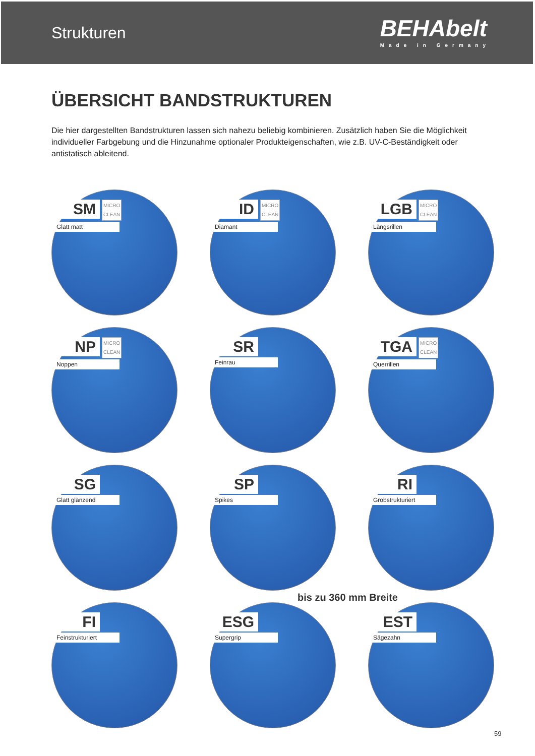Strukturen
BEHAbelt
Made in Germany
ÜBERSICHT BANDSTRUKTUREN
Die hier dargestellten Bandstrukturen lassen sich nahezu beliebig kombinieren. Zusätzlich haben Sie die Möglichkeit individueller Farbgebung und die Hinzunahme optionaler Produkteigenschaften, wie z.B. UV-C-Beständigkeit oder antistatisch ableitend.
SM
MICRO
CLEAN
Glatt matt
ID
MICRO
CLEAN
Diamant
LGB
MICRO
CLEAN
Längsrillen
NP
MICRO
CLEAN
Noppen
SR
Feinrau
TGA
MICRO
CLEAN
Querrillen
SG
Glatt glänzend
SP
Spikes
RI
Grobstrukturiert
bis zu 360 mm Breite
FI
Feinstrukturiert
ESG
Supergrip
EST
Sägezahn
59